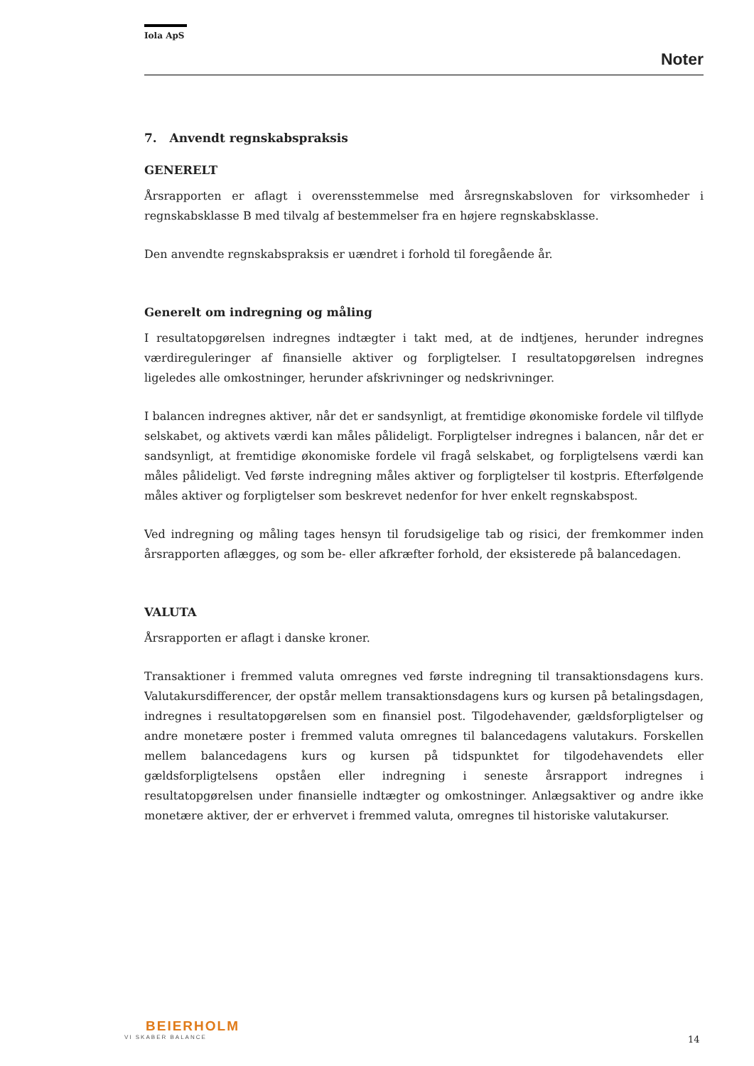Iola ApS
Noter
7. Anvendt regnskabspraksis
GENERELT
Årsrapporten er aflagt i overensstemmelse med årsregnskabsloven for virksomheder i regnskabsklasse B med tilvalg af bestemmelser fra en højere regnskabsklasse.
Den anvendte regnskabspraksis er uændret i forhold til foregående år.
Generelt om indregning og måling
I resultatopgørelsen indregnes indtægter i takt med, at de indtjenes, herunder indregnes værdireguleringer af finansielle aktiver og forpligtelser. I resultatopgørelsen indregnes ligeledes alle omkostninger, herunder afskrivninger og nedskrivninger.
I balancen indregnes aktiver, når det er sandsynligt, at fremtidige økonomiske fordele vil tilflyde selskabet, og aktivets værdi kan måles pålideligt. Forpligtelser indregnes i balancen, når det er sandsynligt, at fremtidige økonomiske fordele vil fragå selskabet, og forpligtelsens værdi kan måles pålideligt. Ved første indregning måles aktiver og forpligtelser til kostpris. Efterfølgende måles aktiver og forpligtelser som beskrevet nedenfor for hver enkelt regnskabspost.
Ved indregning og måling tages hensyn til forudsigelige tab og risici, der fremkommer inden årsrapporten aflægges, og som be- eller afkræfter forhold, der eksisterede på balancedagen.
VALUTA
Årsrapporten er aflagt i danske kroner.
Transaktioner i fremmed valuta omregnes ved første indregning til transaktionsdagens kurs. Valutakursdifferencer, der opstår mellem transaktionsdagens kurs og kursen på betalingsdagen, indregnes i resultatopgørelsen som en finansiel post. Tilgodehavender, gældsforpligtelser og andre monetære poster i fremmed valuta omregnes til balancedagens valutakurs. Forskellen mellem balancedagens kurs og kursen på tidspunktet for tilgodehavendets eller gældsforpligtelsens opståen eller indregning i seneste årsrapport indregnes i resultatopgørelsen under finansielle indtægter og omkostninger. Anlægsaktiver og andre ikke monetære aktiver, der er erhvervet i fremmed valuta, omregnes til historiske valutakurser.
BEIERHOLM
VI SKABER BALANCE
14